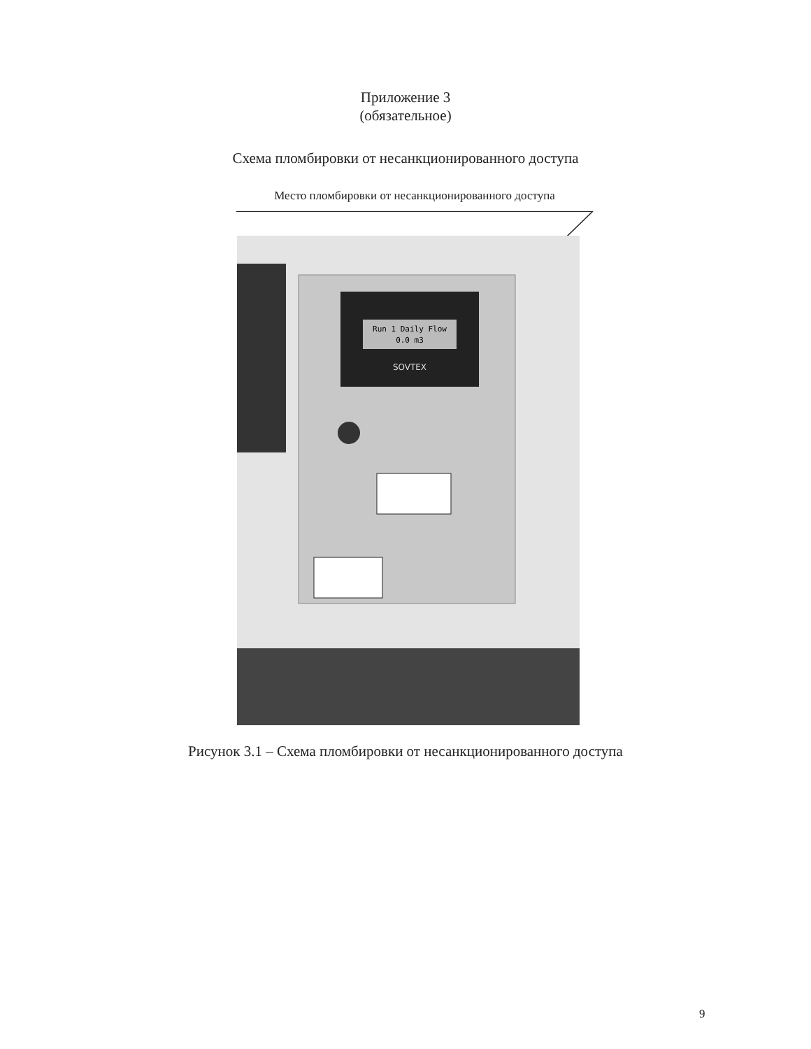Приложение 3
(обязательное)
Схема пломбировки от несанкционированного доступа
Место пломбировки от несанкционированного доступа
Run 1 Daily Flow
0.0 m3
SOVTEX
Рисунок 3.1 – Схема пломбировки от несанкционированного доступа
9